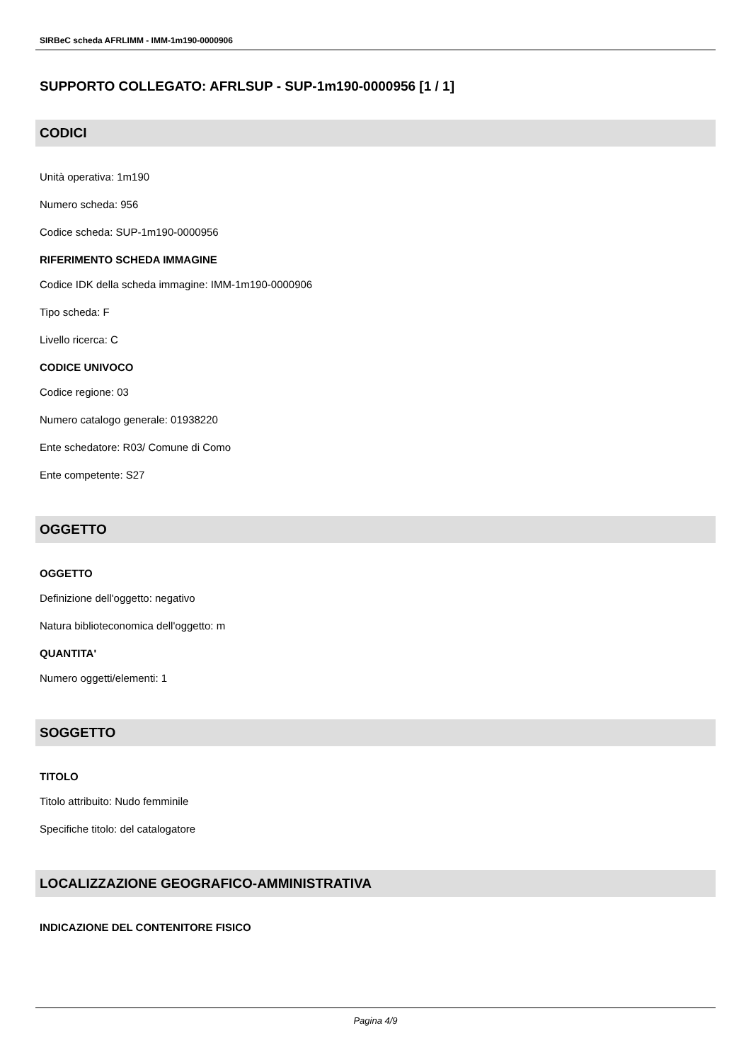SIRBeC scheda AFRLIMM - IMM-1m190-0000906
SUPPORTO COLLEGATO: AFRLSUP - SUP-1m190-0000956 [1 / 1]
CODICI
Unità operativa: 1m190
Numero scheda: 956
Codice scheda: SUP-1m190-0000956
RIFERIMENTO SCHEDA IMMAGINE
Codice IDK della scheda immagine: IMM-1m190-0000906
Tipo scheda: F
Livello ricerca: C
CODICE UNIVOCO
Codice regione: 03
Numero catalogo generale: 01938220
Ente schedatore: R03/ Comune di Como
Ente competente: S27
OGGETTO
OGGETTO
Definizione dell'oggetto: negativo
Natura biblioteconomica dell'oggetto: m
QUANTITA'
Numero oggetti/elementi: 1
SOGGETTO
TITOLO
Titolo attribuito: Nudo femminile
Specifiche titolo: del catalogatore
LOCALIZZAZIONE GEOGRAFICO-AMMINISTRATIVA
INDICAZIONE DEL CONTENITORE FISICO
Pagina 4/9